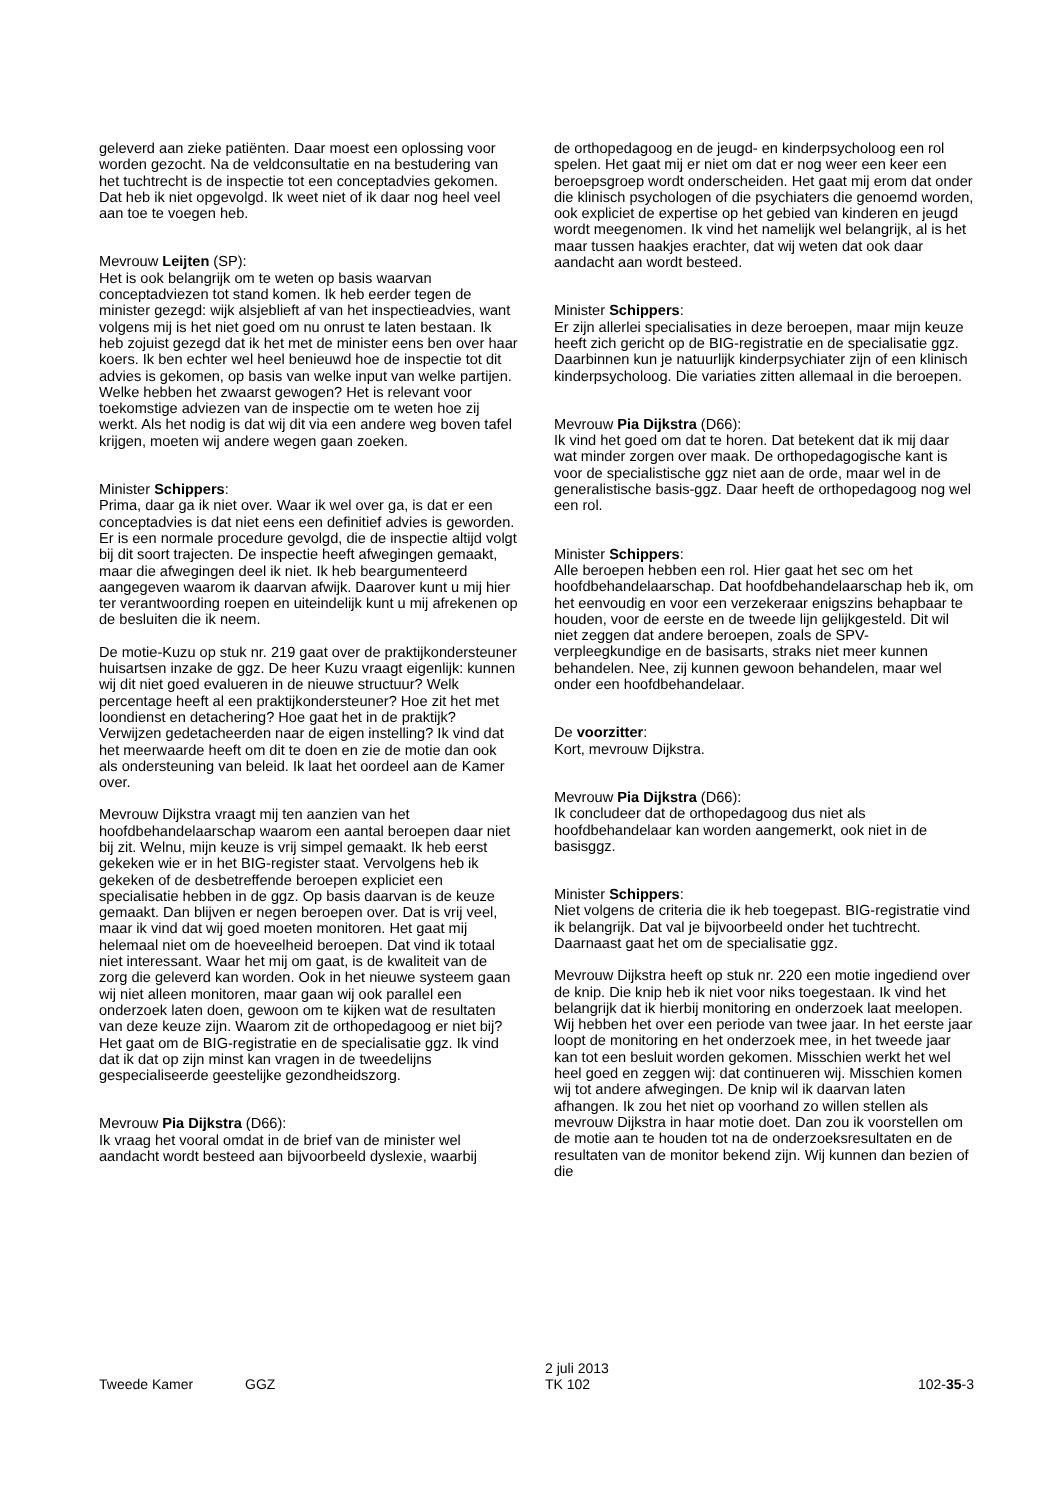geleverd aan zieke patiënten. Daar moest een oplossing voor worden gezocht. Na de veldconsultatie en na bestudering van het tuchtrecht is de inspectie tot een conceptadvies gekomen. Dat heb ik niet opgevolgd. Ik weet niet of ik daar nog heel veel aan toe te voegen heb.
Mevrouw Leijten (SP):
Het is ook belangrijk om te weten op basis waarvan conceptadviezen tot stand komen. Ik heb eerder tegen de minister gezegd: wijk alsjeblieft af van het inspectieadvies, want volgens mij is het niet goed om nu onrust te laten bestaan. Ik heb zojuist gezegd dat ik het met de minister eens ben over haar koers. Ik ben echter wel heel benieuwd hoe de inspectie tot dit advies is gekomen, op basis van welke input van welke partijen. Welke hebben het zwaarst gewogen? Het is relevant voor toekomstige adviezen van de inspectie om te weten hoe zij werkt. Als het nodig is dat wij dit via een andere weg boven tafel krijgen, moeten wij andere wegen gaan zoeken.
Minister Schippers:
Prima, daar ga ik niet over. Waar ik wel over ga, is dat er een conceptadvies is dat niet eens een definitief advies is geworden. Er is een normale procedure gevolgd, die de inspectie altijd volgt bij dit soort trajecten. De inspectie heeft afwegingen gemaakt, maar die afwegingen deel ik niet. Ik heb beargumenteerd aangegeven waarom ik daarvan afwijk. Daarover kunt u mij hier ter verantwoording roepen en uiteindelijk kunt u mij afrekenen op de besluiten die ik neem.
De motie-Kuzu op stuk nr. 219 gaat over de praktijkondersteuner huisartsen inzake de ggz. De heer Kuzu vraagt eigenlijk: kunnen wij dit niet goed evalueren in de nieuwe structuur? Welk percentage heeft al een praktijkondersteuner? Hoe zit het met loondienst en detachering? Hoe gaat het in de praktijk? Verwijzen gedetacheerden naar de eigen instelling? Ik vind dat het meerwaarde heeft om dit te doen en zie de motie dan ook als ondersteuning van beleid. Ik laat het oordeel aan de Kamer over.
Mevrouw Dijkstra vraagt mij ten aanzien van het hoofdbehandelaarschap waarom een aantal beroepen daar niet bij zit. Welnu, mijn keuze is vrij simpel gemaakt. Ik heb eerst gekeken wie er in het BIG-register staat. Vervolgens heb ik gekeken of de desbetreffende beroepen expliciet een specialisatie hebben in de ggz. Op basis daarvan is de keuze gemaakt. Dan blijven er negen beroepen over. Dat is vrij veel, maar ik vind dat wij goed moeten monitoren. Het gaat mij helemaal niet om de hoeveelheid beroepen. Dat vind ik totaal niet interessant. Waar het mij om gaat, is de kwaliteit van de zorg die geleverd kan worden. Ook in het nieuwe systeem gaan wij niet alleen monitoren, maar gaan wij ook parallel een onderzoek laten doen, gewoon om te kijken wat de resultaten van deze keuze zijn. Waarom zit de orthopedagoog er niet bij? Het gaat om de BIG-registratie en de specialisatie ggz. Ik vind dat ik dat op zijn minst kan vragen in de tweedelijns gespecialiseerde geestelijke gezondheidszorg.
Mevrouw Pia Dijkstra (D66):
Ik vraag het vooral omdat in de brief van de minister wel aandacht wordt besteed aan bijvoorbeeld dyslexie, waarbij
de orthopedagoog en de jeugd- en kinderpsycholoog een rol spelen. Het gaat mij er niet om dat er nog weer een keer een beroepsgroep wordt onderscheiden. Het gaat mij erom dat onder die klinisch psychologen of die psychiaters die genoemd worden, ook expliciet de expertise op het gebied van kinderen en jeugd wordt meegenomen. Ik vind het namelijk wel belangrijk, al is het maar tussen haakjes erachter, dat wij weten dat ook daar aandacht aan wordt besteed.
Minister Schippers:
Er zijn allerlei specialisaties in deze beroepen, maar mijn keuze heeft zich gericht op de BIG-registratie en de specialisatie ggz. Daarbinnen kun je natuurlijk kinderpsychiater zijn of een klinisch kinderpsycholoog. Die variaties zitten allemaal in die beroepen.
Mevrouw Pia Dijkstra (D66):
Ik vind het goed om dat te horen. Dat betekent dat ik mij daar wat minder zorgen over maak. De orthopedagogische kant is voor de specialistische ggz niet aan de orde, maar wel in de generalistische basis-ggz. Daar heeft de orthopedagoog nog wel een rol.
Minister Schippers:
Alle beroepen hebben een rol. Hier gaat het sec om het hoofdbehandelaarschap. Dat hoofdbehandelaarschap heb ik, om het eenvoudig en voor een verzekeraar enigszins behapbaar te houden, voor de eerste en de tweede lijn gelijkgesteld. Dit wil niet zeggen dat andere beroepen, zoals de SPV-verpleegkundige en de basisarts, straks niet meer kunnen behandelen. Nee, zij kunnen gewoon behandelen, maar wel onder een hoofdbehandelaar.
De voorzitter:
Kort, mevrouw Dijkstra.
Mevrouw Pia Dijkstra (D66):
Ik concludeer dat de orthopedagoog dus niet als hoofdbehandelaar kan worden aangemerkt, ook niet in de basisggz.
Minister Schippers:
Niet volgens de criteria die ik heb toegepast. BIG-registratie vind ik belangrijk. Dat val je bijvoorbeeld onder het tuchtrecht. Daarnaast gaat het om de specialisatie ggz.
Mevrouw Dijkstra heeft op stuk nr. 220 een motie ingediend over de knip. Die knip heb ik niet voor niks toegestaan. Ik vind het belangrijk dat ik hierbij monitoring en onderzoek laat meelopen. Wij hebben het over een periode van twee jaar. In het eerste jaar loopt de monitoring en het onderzoek mee, in het tweede jaar kan tot een besluit worden gekomen. Misschien werkt het wel heel goed en zeggen wij: dat continueren wij. Misschien komen wij tot andere afwegingen. De knip wil ik daarvan laten afhangen. Ik zou het niet op voorhand zo willen stellen als mevrouw Dijkstra in haar motie doet. Dan zou ik voorstellen om de motie aan te houden tot na de onderzoeksresultaten en de resultaten van de monitor bekend zijn. Wij kunnen dan bezien of die
Tweede Kamer GGZ
2 juli 2013
TK 102
102-35-3